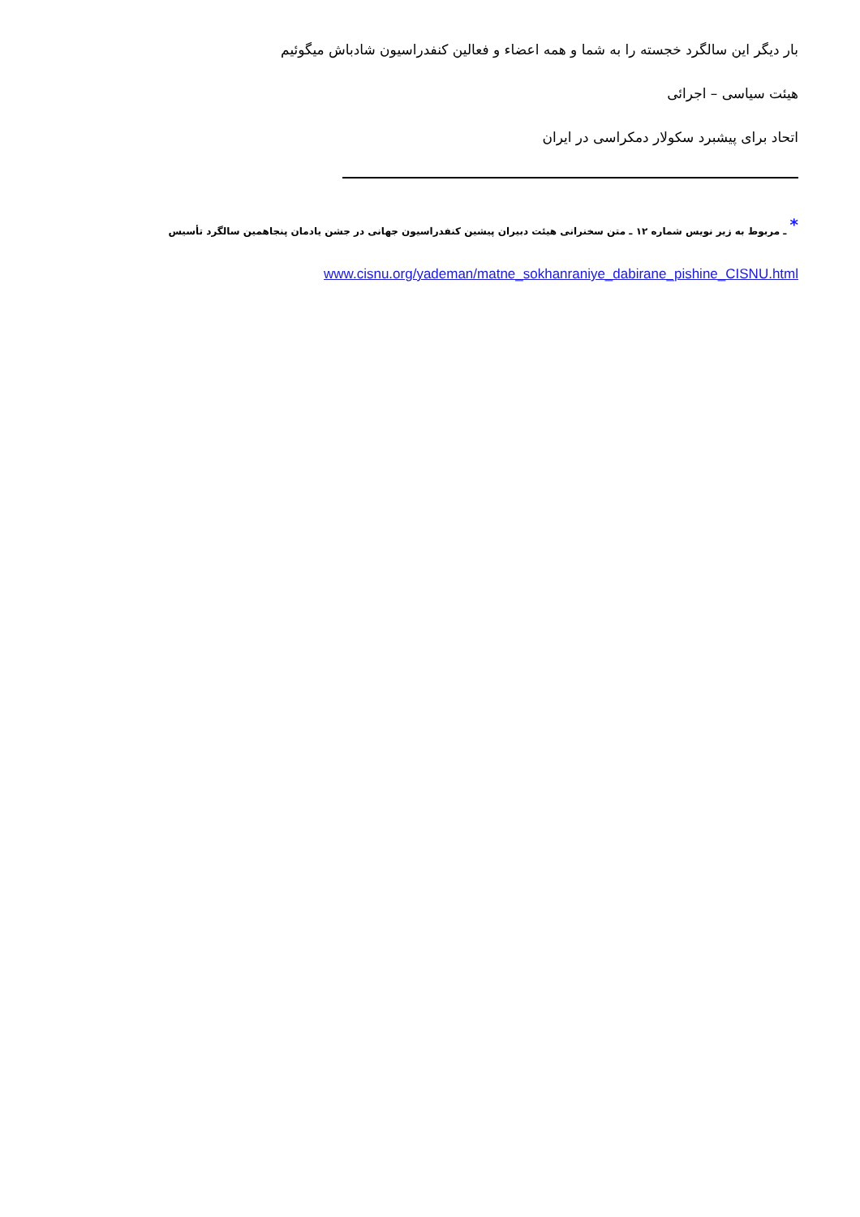بار دیگر این سالگرد خجسته را به شما و همه اعضاء و فعالین کنفدراسیون شادباش میگوئیم
هیئت سیاسی – اجرائی
اتحاد برای پیشبرد سکولار دمکراسی در ایران
<sup>*</sup> ـ مربوط به زیر نویس شماره ۱۲ ـ متن سخنرانی هیئت دبیران پیشین کنفدراسیون جهانی در جشن یادمان پنجاهمین سالگرد تأسیس
www.cisnu.org/yademan/matne_sokhanraniye_dabirane_pishine_CISNU.html